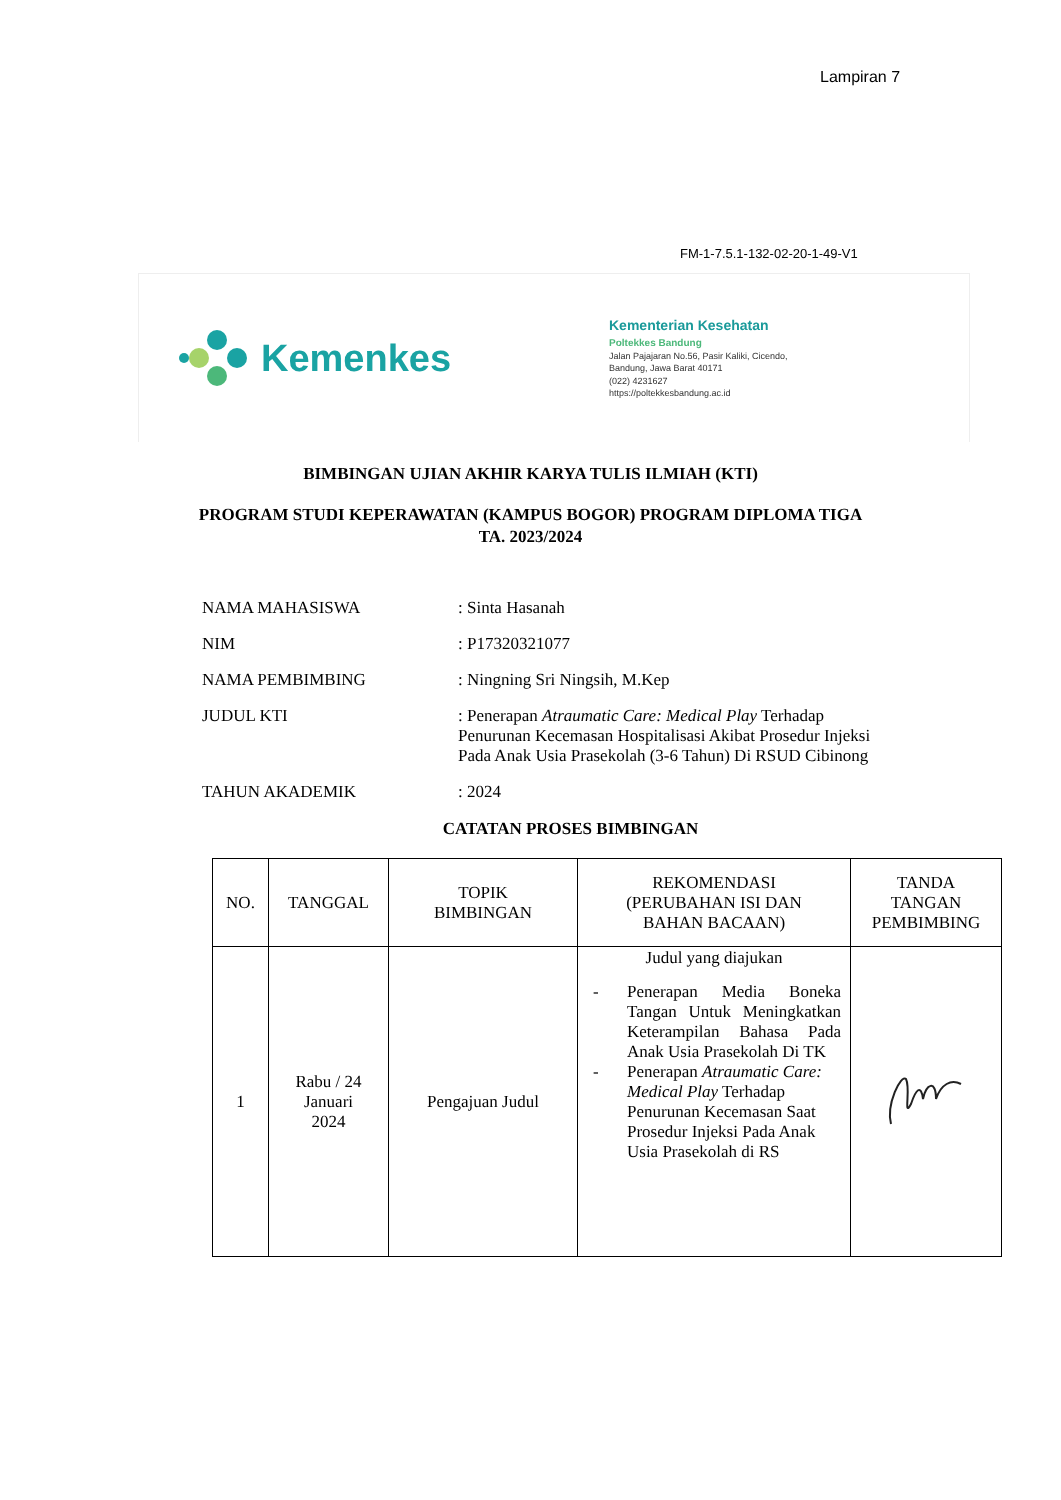Lampiran 7
FM-1-7.5.1-132-02-20-1-49-V1
Kemenkes
Kementerian Kesehatan
Poltekkes Bandung
Jalan Pajajaran No.56, Pasir Kaliki, Cicendo,
Bandung, Jawa Barat 40171
(022) 4231627
https://poltekkesbandung.ac.id
BIMBINGAN UJIAN AKHIR KARYA TULIS ILMIAH (KTI)
PROGRAM STUDI KEPERAWATAN (KAMPUS BOGOR) PROGRAM DIPLOMA TIGA
TA. 2023/2024
| NAMA MAHASISWA | : Sinta Hasanah |
| NIM | : P17320321077 |
| NAMA PEMBIMBING | : Ningning Sri Ningsih, M.Kep |
| JUDUL KTI | : Penerapan Atraumatic Care: Medical Play Terhadap Penurunan Kecemasan Hospitalisasi Akibat Prosedur Injeksi Pada Anak Usia Prasekolah (3-6 Tahun) Di RSUD Cibinong |
| TAHUN AKADEMIK | : 2024 |
CATATAN PROSES BIMBINGAN
| NO. | TANGGAL | TOPIK BIMBINGAN | REKOMENDASI (PERUBAHAN ISI DAN BAHAN BACAAN) | TANDA TANGAN PEMBIMBING |
| --- | --- | --- | --- | --- |
| 1 | Rabu / 24 Januari 2024 | Pengajuan Judul | Judul yang diajukan - Penerapan Media Boneka Tangan Untuk Meningkatkan Keterampilan Bahasa Pada Anak Usia Prasekolah Di TK - Penerapan Atraumatic Care: Medical Play Terhadap Penurunan Kecemasan Saat Prosedur Injeksi Pada Anak Usia Prasekolah di RS | |